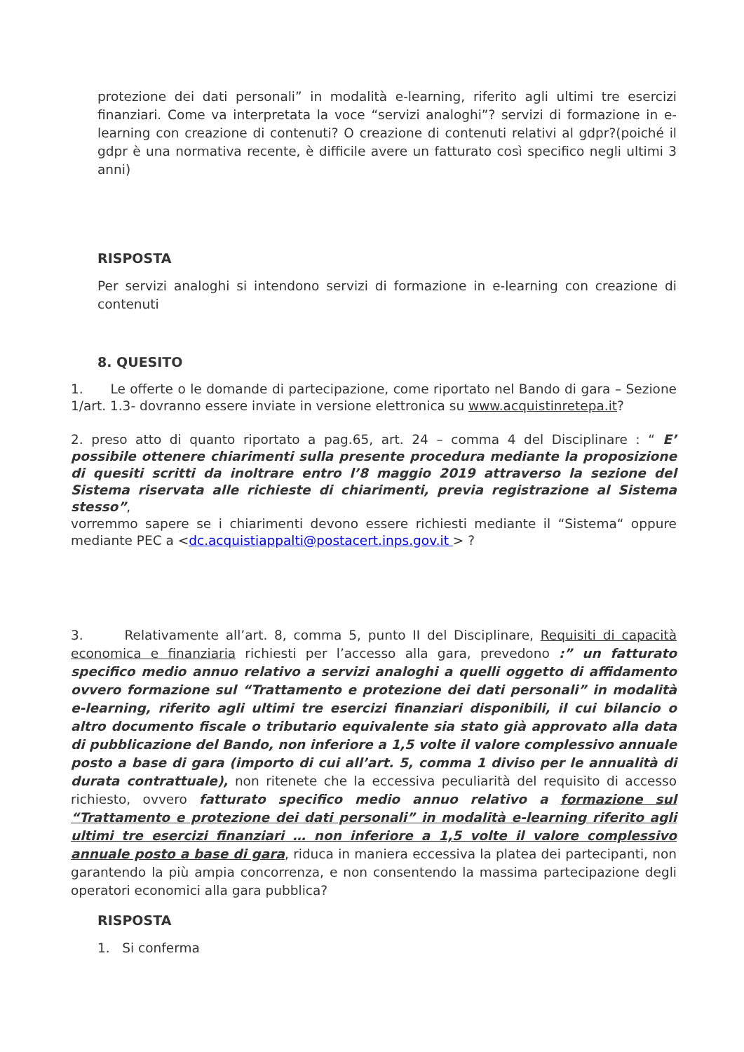protezione dei dati personali” in modalità e-learning, riferito agli ultimi tre esercizi finanziari. Come va interpretata la voce “servizi analoghi”? servizi di formazione in e-learning con creazione di contenuti? O creazione di contenuti relativi al gdpr?(poiché il gdpr è una normativa recente, è difficile avere un fatturato così specifico negli ultimi 3 anni)
RISPOSTA
Per servizi analoghi si intendono servizi di formazione in e-learning con creazione di contenuti
8. QUESITO
1. Le offerte o le domande di partecipazione, come riportato nel Bando di gara – Sezione 1/art. 1.3- dovranno essere inviate in versione elettronica su www.acquistinretepa.it?
2. preso atto di quanto riportato a pag.65, art. 24 – comma 4 del Disciplinare : “ E’ possibile ottenere chiarimenti sulla presente procedura mediante la proposizione di quesiti scritti da inoltrare entro l’8 maggio 2019 attraverso la sezione del Sistema riservata alle richieste di chiarimenti, previa registrazione al Sistema stesso”,
vorremmo sapere se i chiarimenti devono essere richiesti mediante il “Sistema“ oppure mediante PEC a <dc.acquistiappalti@postacert.inps.gov.it > ?
3. Relativamente all’art. 8, comma 5, punto II del Disciplinare, Requisiti di capacità economica e finanziaria richiesti per l’accesso alla gara, prevedono :” un fatturato specifico medio annuo relativo a servizi analoghi a quelli oggetto di affidamento ovvero formazione sul “Trattamento e protezione dei dati personali” in modalità e-learning, riferito agli ultimi tre esercizi finanziari disponibili, il cui bilancio o altro documento fiscale o tributario equivalente sia stato già approvato alla data di pubblicazione del Bando, non inferiore a 1,5 volte il valore complessivo annuale posto a base di gara (importo di cui all’art. 5, comma 1 diviso per le annualità di durata contrattuale), non ritenete che la eccessiva peculiarità del requisito di accesso richiesto, ovvero fatturato specifico medio annuo relativo a formazione sul “Trattamento e protezione dei dati personali” in modalità e-learning riferito agli ultimi tre esercizi finanziari … non inferiore a 1,5 volte il valore complessivo annuale posto a base di gara, riduca in maniera eccessiva la platea dei partecipanti, non garantendo la più ampia concorrenza, e non consentendo la massima partecipazione degli operatori economici alla gara pubblica?
RISPOSTA
1. Si conferma